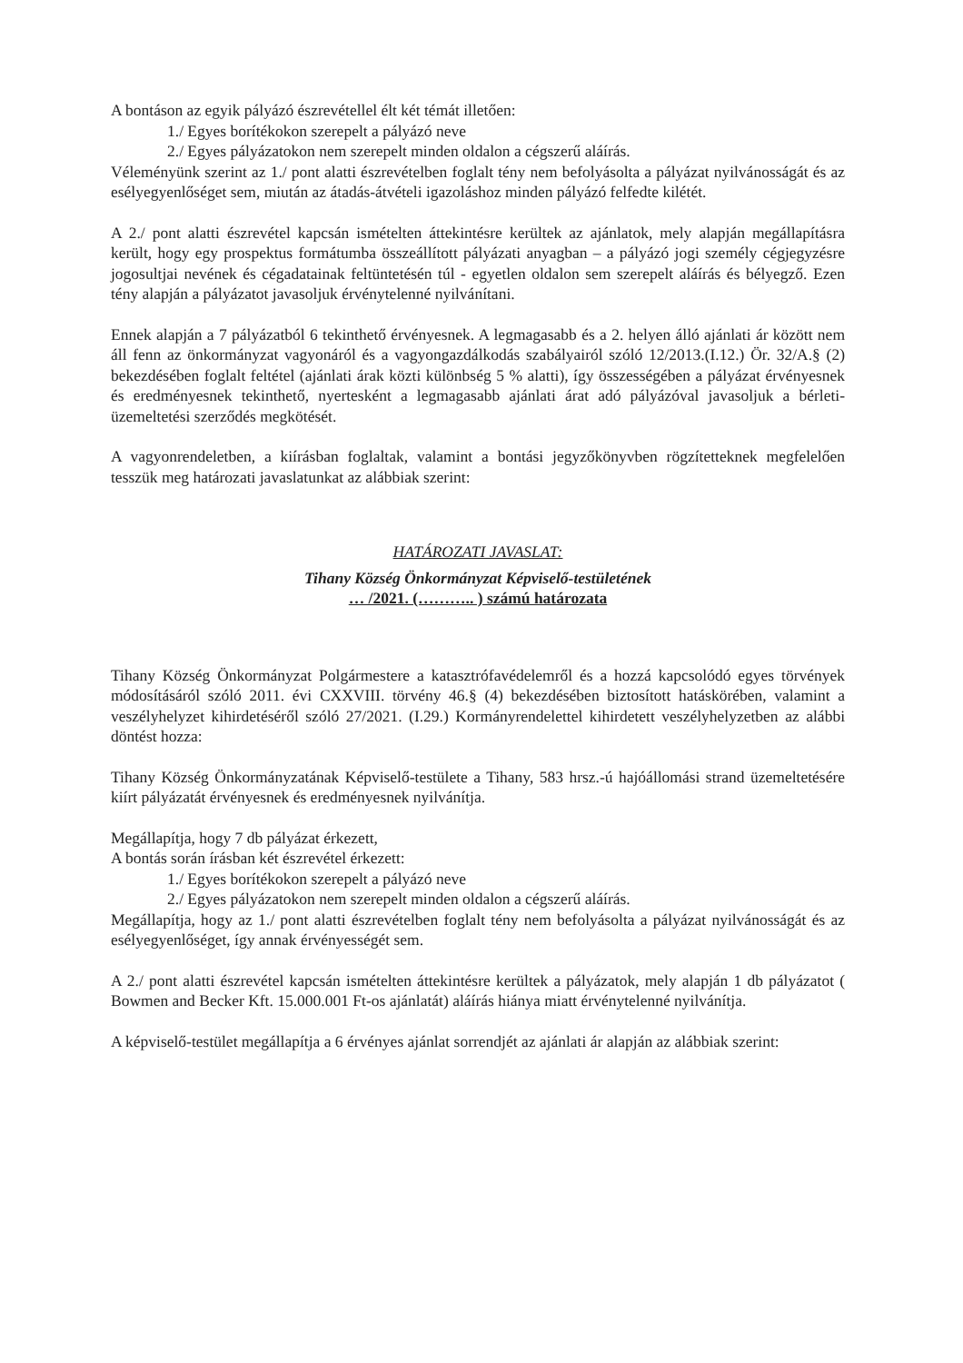A bontáson az egyik pályázó észrevétellel élt két témát illetően:
1./ Egyes borítékokon szerepelt a pályázó neve
2./ Egyes pályázatokon nem szerepelt minden oldalon a cégszerű aláírás.
Véleményünk szerint az 1./ pont alatti észrevételben foglalt tény nem befolyásolta a pályázat nyilvánosságát és az esélyegyenlőséget sem, miután az átadás-átvételi igazoláshoz minden pályázó felfedte kilétét.
A 2./ pont alatti észrevétel kapcsán ismételten áttekintésre kerültek az ajánlatok, mely alapján megállapításra került, hogy egy prospektus formátumba összeállított pályázati anyagban – a pályázó jogi személy cégjegyzésre jogosultjai nevének és cégadatainak feltüntetésén túl - egyetlen oldalon sem szerepelt aláírás és bélyegző. Ezen tény alapján a pályázatot javasoljuk érvénytelenné nyilvánítani.
Ennek alapján a 7 pályázatból 6 tekinthető érvényesnek. A legmagasabb és a 2. helyen álló ajánlati ár között nem áll fenn az önkormányzat vagyonáról és a vagyongazdálkodás szabályairól szóló 12/2013.(I.12.) Ör. 32/A.§ (2) bekezdésében foglalt feltétel (ajánlati árak közti különbség 5 % alatti), így összességében a pályázat érvényesnek és eredményesnek tekinthető, nyertesként a legmagasabb ajánlati árat adó pályázóval javasoljuk a bérleti-üzemeltetési szerződés megkötését.
A vagyonrendeletben, a kiírásban foglaltak, valamint a bontási jegyzőkönyvben rögzítetteknek megfelelően tesszük meg határozati javaslatunkat az alábbiak szerint:
HATÁROZATI JAVASLAT:
Tihany Község Önkormányzat Képviselő-testületének
… /2021. (……….. ) számú határozata
Tihany Község Önkormányzat Polgármestere a katasztrófavédelemről és a hozzá kapcsolódó egyes törvények módosításáról szóló 2011. évi CXXVIII. törvény 46.§ (4) bekezdésében biztosított hatáskörében, valamint a veszélyhelyzet kihirdetéséről szóló 27/2021. (I.29.) Kormányrendelettel kihirdetett veszélyhelyzetben az alábbi döntést hozza:
Tihany Község Önkormányzatának Képviselő-testülete a Tihany, 583 hrsz.-ú hajóállomási strand üzemeltetésére kiírt pályázatát érvényesnek és eredményesnek nyilvánítja.
Megállapítja, hogy 7 db pályázat érkezett,
A bontás során írásban két észrevétel érkezett:
1./ Egyes borítékokon szerepelt a pályázó neve
2./ Egyes pályázatokon nem szerepelt minden oldalon a cégszerű aláírás.
Megállapítja, hogy az 1./ pont alatti észrevételben foglalt tény nem befolyásolta a pályázat nyilvánosságát és az esélyegyenlőséget, így annak érvényességét sem.
A 2./ pont alatti észrevétel kapcsán ismételten áttekintésre kerültek a pályázatok, mely alapján 1 db pályázatot ( Bowmen and Becker Kft. 15.000.001 Ft-os ajánlatát) aláírás hiánya miatt érvénytelenné nyilvánítja.
A képviselő-testület megállapítja a 6 érvényes ajánlat sorrendjét az ajánlati ár alapján az alábbiak szerint: